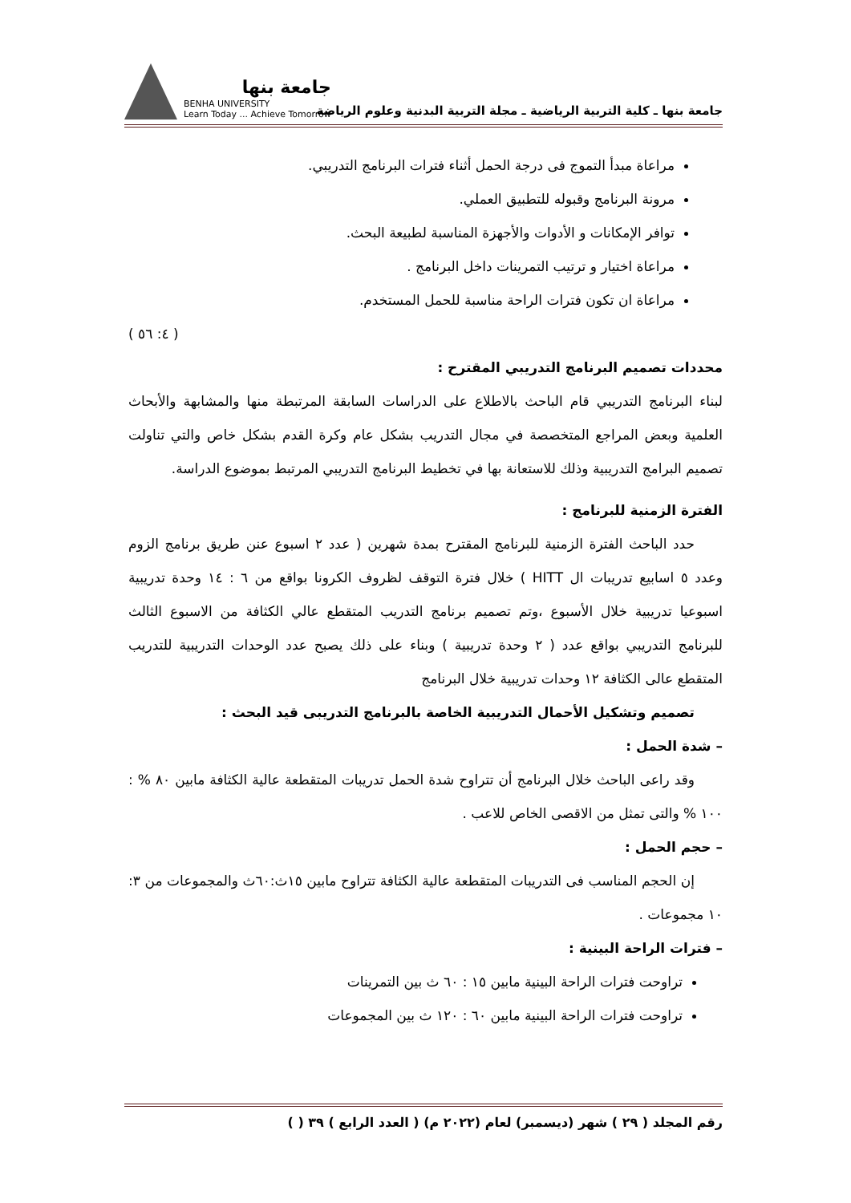جامعة بنها ـ كلية التربية الرياضية ـ مجلة التربية البدنية وعلوم الرياضة
جامعة بنها
BENHA UNIVERSITY
Learn Today ... Achieve Tomorrow
مراعاة مبدأ التموج فى درجة الحمل أثناء فترات البرنامج التدريبي.
مرونة البرنامج وقبوله للتطبيق العملي.
توافر الإمكانات و الأدوات والأجهزة المناسبة لطبيعة البحث.
مراعاة اختيار و ترتيب التمرينات داخل البرنامج .
مراعاة ان تكون فترات الراحة مناسبة للحمل المستخدم.
( ٤: ٥٦ )
محددات تصميم البرنامج التدريبي المقترح :
لبناء البرنامج التدريبي قام الباحث بالاطلاع على الدراسات السابقة المرتبطة منها والمشابهة والأبحاث العلمية وبعض المراجع المتخصصة في مجال التدريب بشكل عام وكرة القدم بشكل خاص والتي تناولت تصميم البرامج التدريبية وذلك للاستعانة بها في تخطيط البرنامج التدريبي المرتبط بموضوع الدراسة.
الفترة الزمنية للبرنامج :
حدد الباحث الفترة الزمنية للبرنامج المقترح بمدة شهرين ( عدد ٢ اسبوع عنن طريق برنامج الزوم وعدد ٥ اسابيع تدريبات ال HITT ) خلال فترة التوقف لظروف الكرونا بواقع من ٦ : ١٤ وحدة تدريبية اسبوعيا تدريبية خلال الأسبوع ،وتم تصميم برنامج التدريب المتقطع عالي الكثافة من الاسبوع الثالث للبرنامج التدريبي بواقع عدد ( ٢ وحدة تدريبية ) وبناء على ذلك يصبح عدد الوحدات التدريبية للتدريب المتقطع عالى الكثافة ١٢ وحدات تدريبية خلال البرنامج
تصميم وتشكيل الأحمال التدريبية الخاصة بالبرنامج التدريبى قيد البحث :
– شدة الحمل :
وقد راعى الباحث خلال البرنامج أن تتراوح شدة الحمل تدريبات المتقطعة عالية الكثافة مابين ٨٠ % : ١٠٠ % والتى تمثل من الاقصى الخاص للاعب .
– حجم الحمل :
إن الحجم المناسب فى التدريبات المتقطعة عالية الكثافة تتراوح مابين ١٥ث:٦٠ث والمجموعات من ٣: ١٠ مجموعات .
– فترات الراحة البينية :
تراوحت فترات الراحة البينية مابين ١٥ : ٦٠ ث بين التمرينات
تراوحت فترات الراحة البينية مابين ٦٠ : ١٢٠ ث بين المجموعات
رقم المجلد ( ٢٩ ) شهر (ديسمبر) لعام (٢٠٢٢ م) ( العدد الرابع ) ٣٩ ( )